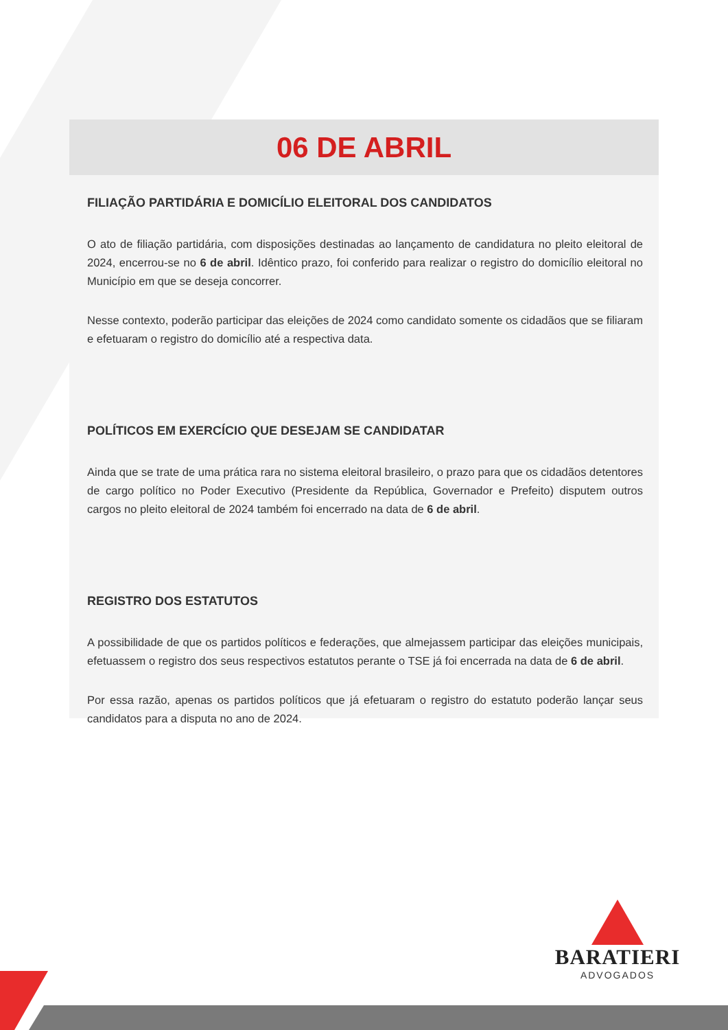06 DE ABRIL
FILIAÇÃO PARTIDÁRIA E DOMICÍLIO ELEITORAL DOS CANDIDATOS
O ato de filiação partidária, com disposições destinadas ao lançamento de candidatura no pleito eleitoral de 2024, encerrou-se no 6 de abril. Idêntico prazo, foi conferido para realizar o registro do domicílio eleitoral no Município em que se deseja concorrer.
Nesse contexto, poderão participar das eleições de 2024 como candidato somente os cidadãos que se filiaram e efetuaram o registro do domicílio até a respectiva data.
POLÍTICOS EM EXERCÍCIO QUE DESEJAM SE CANDIDATAR
Ainda que se trate de uma prática rara no sistema eleitoral brasileiro, o prazo para que os cidadãos detentores de cargo político no Poder Executivo (Presidente da República, Governador e Prefeito) disputem outros cargos no pleito eleitoral de 2024 também foi encerrado na data de 6 de abril.
REGISTRO DOS ESTATUTOS
A possibilidade de que os partidos políticos e federações, que almejassem participar das eleições municipais, efetuassem o registro dos seus respectivos estatutos perante o TSE já foi encerrada na data de 6 de abril.
Por essa razão, apenas os partidos políticos que já efetuaram o registro do estatuto poderão lançar seus candidatos para a disputa no ano de 2024.
BARATIERI
ADVOGADOS